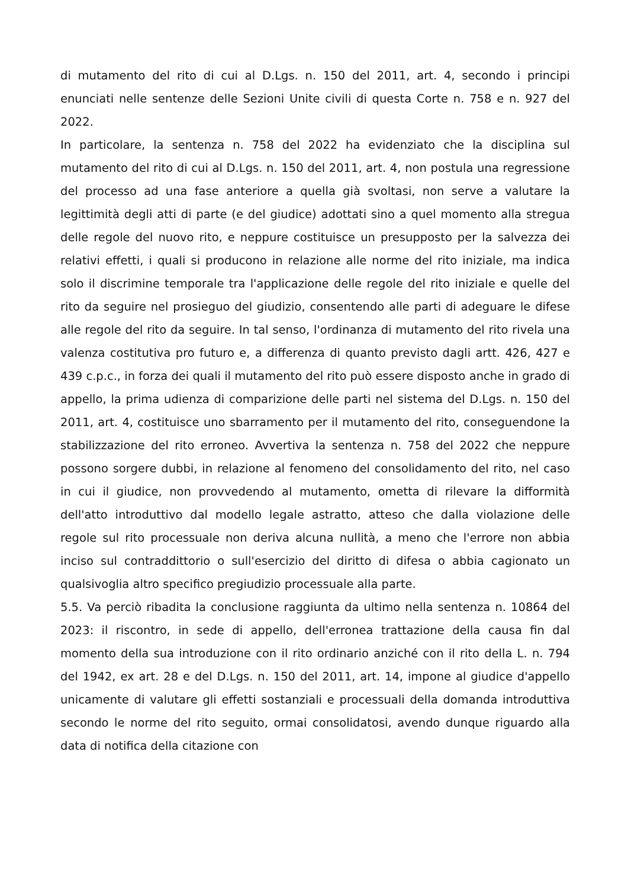di mutamento del rito di cui al D.Lgs. n. 150 del 2011, art. 4, secondo i principi enunciati nelle sentenze delle Sezioni Unite civili di questa Corte n. 758 e n. 927 del 2022.
In particolare, la sentenza n. 758 del 2022 ha evidenziato che la disciplina sul mutamento del rito di cui al D.Lgs. n. 150 del 2011, art. 4, non postula una regressione del processo ad una fase anteriore a quella già svoltasi, non serve a valutare la legittimità degli atti di parte (e del giudice) adottati sino a quel momento alla stregua delle regole del nuovo rito, e neppure costituisce un presupposto per la salvezza dei relativi effetti, i quali si producono in relazione alle norme del rito iniziale, ma indica solo il discrimine temporale tra l'applicazione delle regole del rito iniziale e quelle del rito da seguire nel prosieguo del giudizio, consentendo alle parti di adeguare le difese alle regole del rito da seguire. In tal senso, l'ordinanza di mutamento del rito rivela una valenza costitutiva pro futuro e, a differenza di quanto previsto dagli artt. 426, 427 e 439 c.p.c., in forza dei quali il mutamento del rito può essere disposto anche in grado di appello, la prima udienza di comparizione delle parti nel sistema del D.Lgs. n. 150 del 2011, art. 4, costituisce uno sbarramento per il mutamento del rito, conseguendone la stabilizzazione del rito erroneo. Avvertiva la sentenza n. 758 del 2022 che neppure possono sorgere dubbi, in relazione al fenomeno del consolidamento del rito, nel caso in cui il giudice, non provvedendo al mutamento, ometta di rilevare la difformità dell'atto introduttivo dal modello legale astratto, atteso che dalla violazione delle regole sul rito processuale non deriva alcuna nullità, a meno che l'errore non abbia inciso sul contraddittorio o sull'esercizio del diritto di difesa o abbia cagionato un qualsivoglia altro specifico pregiudizio processuale alla parte.
5.5. Va perciò ribadita la conclusione raggiunta da ultimo nella sentenza n. 10864 del 2023: il riscontro, in sede di appello, dell'erronea trattazione della causa fin dal momento della sua introduzione con il rito ordinario anziché con il rito della L. n. 794 del 1942, ex art. 28 e del D.Lgs. n. 150 del 2011, art. 14, impone al giudice d'appello unicamente di valutare gli effetti sostanziali e processuali della domanda introduttiva secondo le norme del rito seguito, ormai consolidatosi, avendo dunque riguardo alla data di notifica della citazione con